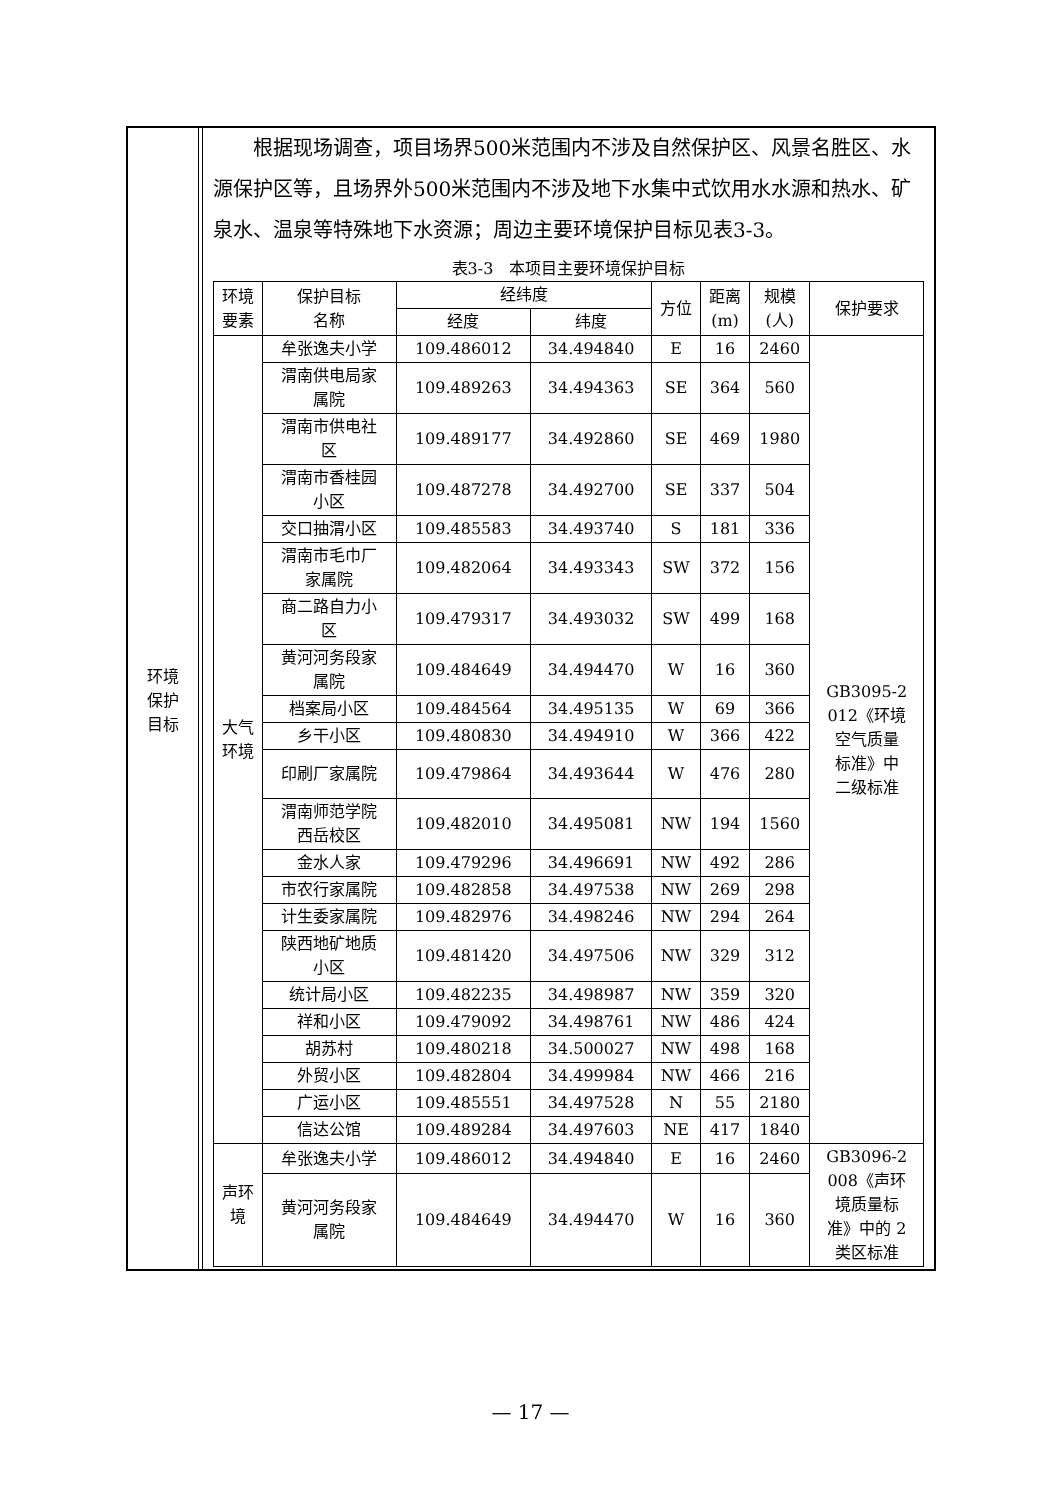环境
保护
目标
根据现场调查，项目场界500米范围内不涉及自然保护区、风景名胜区、水源保护区等，且场界外500米范围内不涉及地下水集中式饮用水水源和热水、矿泉水、温泉等特殊地下水资源；周边主要环境保护目标见表3-3。
表3-3　本项目主要环境保护目标
| 环境 要素 | 保护目标 名称 | 经纬度 | | 方位 | 距离 (m) | 规模 (人) | 保护要求 |
| --- | --- | --- | --- | --- | --- | --- | --- |
| | | 经度 | 纬度 | | | | |
| 大气 环境 | 牟张逸夫小学 | 109.486012 | 34.494840 | E | 16 | 2460 | GB3095-2 012《环境 空气质量 标准》中 二级标准 |
| | 渭南供电局家 属院 | 109.489263 | 34.494363 | SE | 364 | 560 | |
| | 渭南市供电社 区 | 109.489177 | 34.492860 | SE | 469 | 1980 | |
| | 渭南市香桂园 小区 | 109.487278 | 34.492700 | SE | 337 | 504 | |
| | 交口抽渭小区 | 109.485583 | 34.493740 | S | 181 | 336 | |
| | 渭南市毛巾厂 家属院 | 109.482064 | 34.493343 | SW | 372 | 156 | |
| | 商二路自力小 区 | 109.479317 | 34.493032 | SW | 499 | 168 | |
| | 黄河河务段家 属院 | 109.484649 | 34.494470 | W | 16 | 360 | |
| | 档案局小区 | 109.484564 | 34.495135 | W | 69 | 366 | |
| | 乡干小区 | 109.480830 | 34.494910 | W | 366 | 422 | |
| | 印刷厂家属院 | 109.479864 | 34.493644 | W | 476 | 280 | |
| | 渭南师范学院 西岳校区 | 109.482010 | 34.495081 | NW | 194 | 1560 | |
| | 金水人家 | 109.479296 | 34.496691 | NW | 492 | 286 | |
| | 市农行家属院 | 109.482858 | 34.497538 | NW | 269 | 298 | |
| | 计生委家属院 | 109.482976 | 34.498246 | NW | 294 | 264 | |
| | 陕西地矿地质 小区 | 109.481420 | 34.497506 | NW | 329 | 312 | |
| | 统计局小区 | 109.482235 | 34.498987 | NW | 359 | 320 | |
| | 祥和小区 | 109.479092 | 34.498761 | NW | 486 | 424 | |
| | 胡苏村 | 109.480218 | 34.500027 | NW | 498 | 168 | |
| | 外贸小区 | 109.482804 | 34.499984 | NW | 466 | 216 | |
| | 广运小区 | 109.485551 | 34.497528 | N | 55 | 2180 | |
| | 信达公馆 | 109.489284 | 34.497603 | NE | 417 | 1840 | |
| 声环 境 | 牟张逸夫小学 | 109.486012 | 34.494840 | E | 16 | 2460 | GB3096-2 008《声环 境质量标 准》中的 2 类区标准 |
| | 黄河河务段家 属院 | 109.484649 | 34.494470 | W | 16 | 360 | |
— 17 —